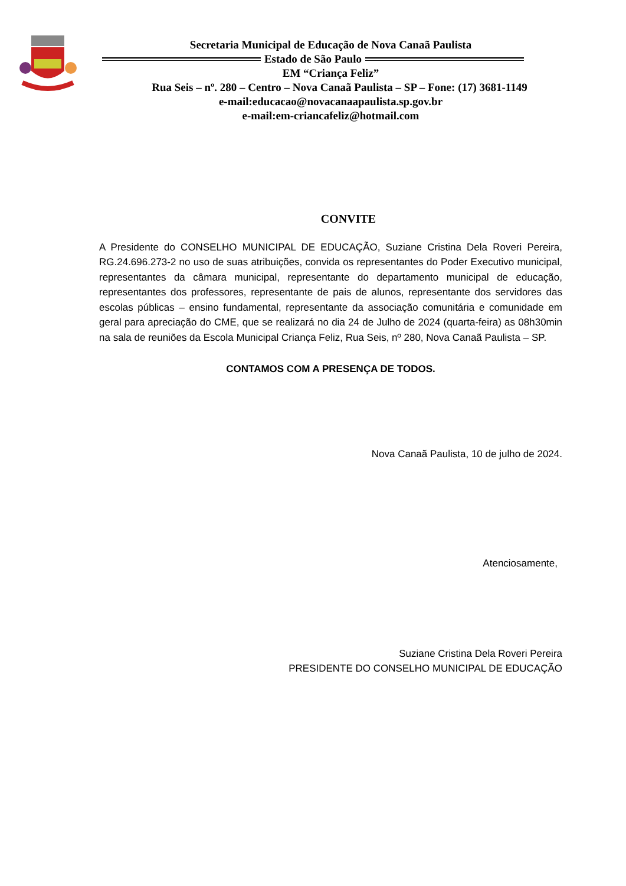Secretaria Municipal de Educação de Nova Canaã Paulista
Estado de São Paulo
EM “Criança Feliz”
Rua Seis – nº. 280 – Centro – Nova Canaã Paulista – SP – Fone: (17) 3681-1149
e-mail:educacao@novacanaapaulista.sp.gov.br
e-mail:em-criancafeliz@hotmail.com
CONVITE
A Presidente do CONSELHO MUNICIPAL DE EDUCAÇÃO, Suziane Cristina Dela Roveri Pereira, RG.24.696.273-2 no uso de suas atribuições, convida os representantes do Poder Executivo municipal, representantes da câmara municipal, representante do departamento municipal de educação, representantes dos professores, representante de pais de alunos, representante dos servidores das escolas públicas – ensino fundamental, representante da associação comunitária e comunidade em geral para apreciação do CME, que se realizará no dia 24 de Julho de 2024 (quarta-feira) as 08h30min na sala de reuniões da Escola Municipal Criança Feliz, Rua Seis, nº 280, Nova Canaã Paulista – SP.
CONTAMOS COM A PRESENÇA DE TODOS.
Nova Canaã Paulista, 10 de julho de 2024.
Atenciosamente,
Suziane Cristina Dela Roveri Pereira
PRESIDENTE DO CONSELHO MUNICIPAL DE EDUCAÇÃO